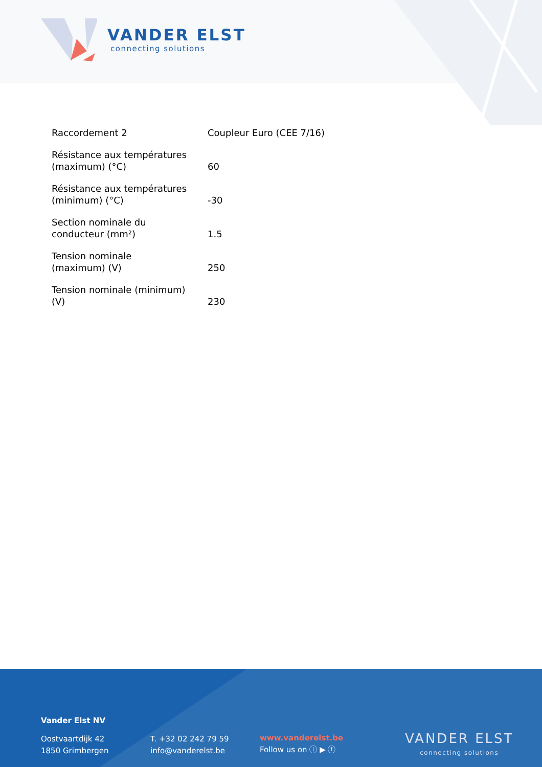VANDER ELST
connecting solutions
| Raccordement 2 | Coupleur Euro (CEE 7/16) |
| Résistance aux températures (maximum) (°C) | 60 |
| Résistance aux températures (minimum) (°C) | -30 |
| Section nominale du conducteur (mm²) | 1.5 |
| Tension nominale (maximum) (V) | 250 |
| Tension nominale (minimum) (V) | 230 |
Vander Elst NV
Oostvaartdijk 42
1850 Grimbergen
T. +32 02 242 79 59
info@vanderelst.be
www.vanderelst.be
Follow us on ⓘ ▶ ⓕ
VANDER ELST
connecting solutions